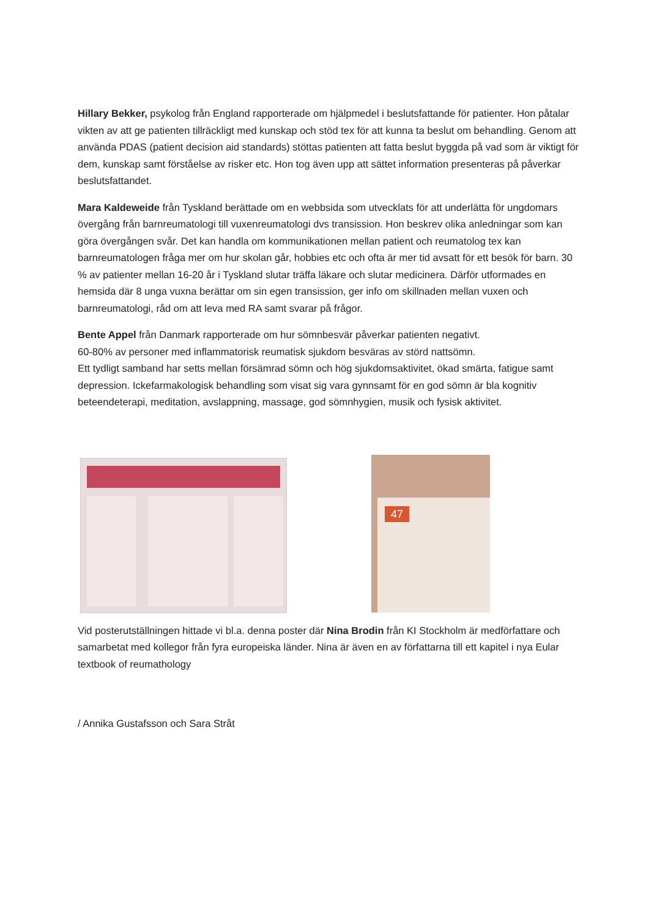Hillary Bekker, psykolog från England rapporterade om hjälpmedel i beslutsfattande för patienter. Hon påtalar vikten av att ge patienten tillräckligt med kunskap och stöd tex för att kunna ta beslut om behandling. Genom att använda PDAS (patient decision aid standards) stöttas patienten att fatta beslut byggda på vad som är viktigt för dem, kunskap samt förståelse av risker etc. Hon tog även upp att sättet information presenteras på påverkar beslutsfattandet.
Mara Kaldeweide från Tyskland berättade om en webbsida som utvecklats för att underlätta för ungdomars övergång från barnreumatologi till vuxenreumatologi dvs transission. Hon beskrev olika anledningar som kan göra övergången svår. Det kan handla om kommunikationen mellan patient och reumatolog tex kan barnreumatologen fråga mer om hur skolan går, hobbies etc och ofta är mer tid avsatt för ett besök för barn. 30 % av patienter mellan 16-20 år i Tyskland slutar träffa läkare och slutar medicinera. Därför utformades en hemsida där 8 unga vuxna berättar om sin egen transission, ger info om skillnaden mellan vuxen och barnreumatologi, råd om att leva med RA samt svarar på frågor.
Bente Appel från Danmark rapporterade om hur sömnbesvär påverkar patienten negativt.
60-80% av personer med inflammatorisk reumatisk sjukdom besväras av störd nattsömn.
Ett tydligt samband har setts mellan försämrad sömn och hög sjukdomsaktivitet, ökad smärta, fatigue samt depression. Ickefarmakologisk behandling som visat sig vara gynnsamt för en god sömn är bla kognitiv beteendeterapi, meditation, avslappning, massage, god sömnhygien, musik och fysisk aktivitet.
47
Vid posterutställningen hittade vi bl.a. denna poster där Nina Brodin från KI Stockholm är medförfattare och samarbetat med kollegor från fyra europeiska länder. Nina är även en av författarna till ett kapitel i nya Eular textbook of reumathology
/ Annika Gustafsson och Sara Stråt